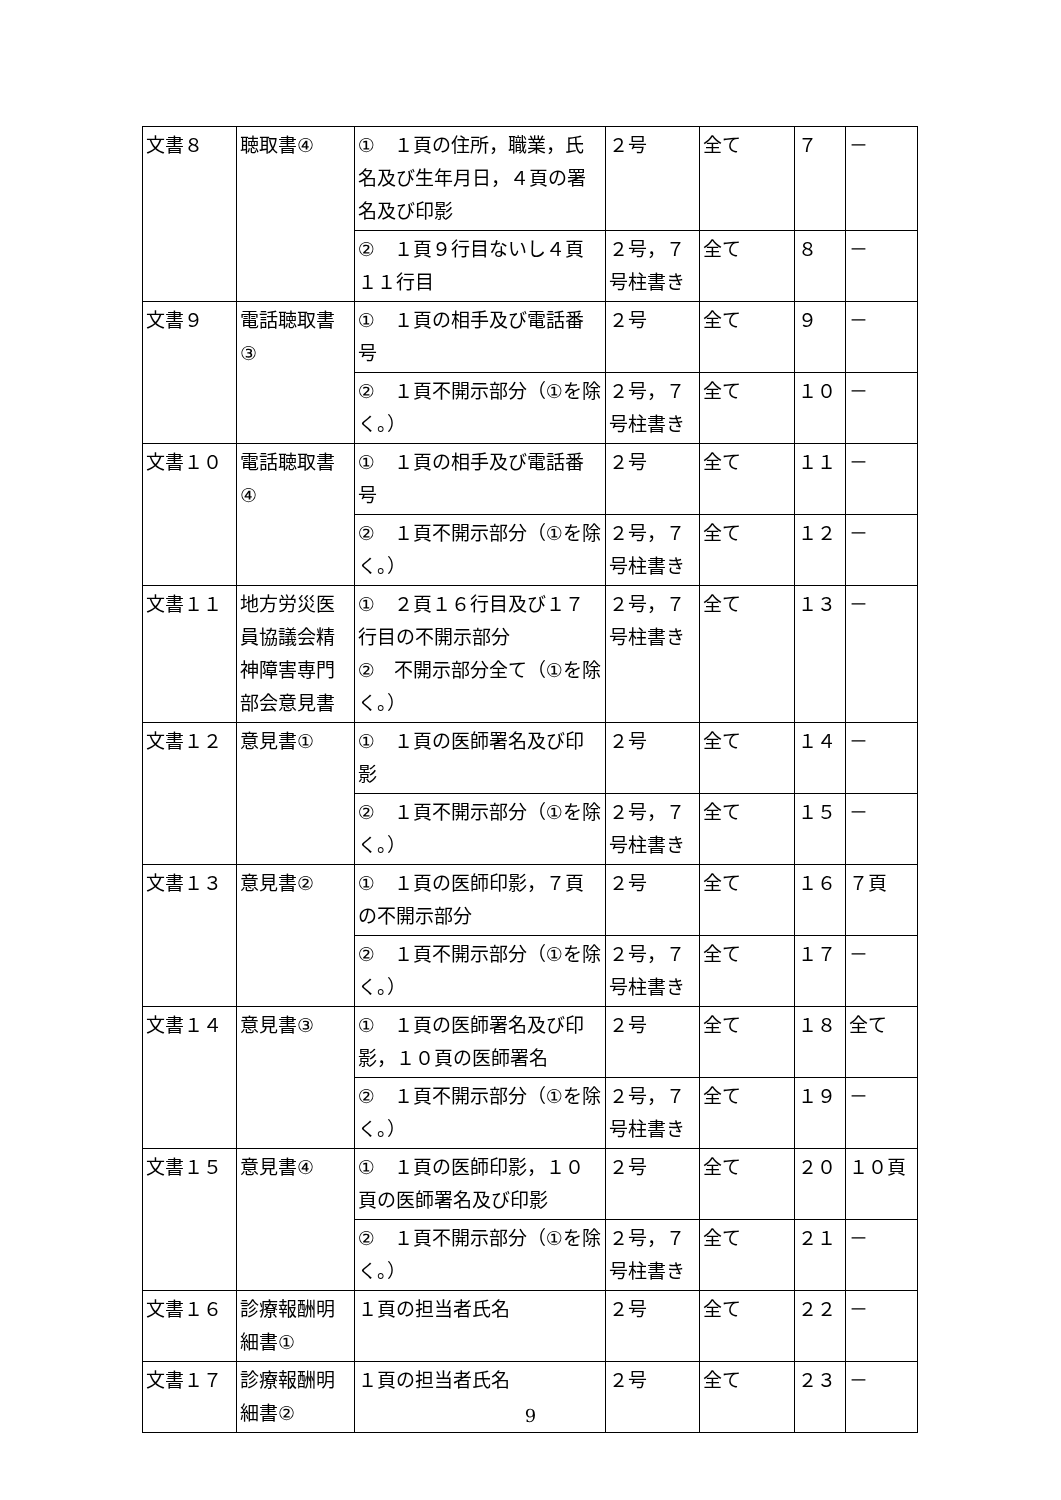| 文書８ | 聴取書④ | ① １頁の住所，職業，氏名及び生年月日，４頁の署名及び印影 | ２号 | 全て | ７ | － |
| | | ② １頁９行目ないし４頁１１行目 | ２号，７号柱書き | 全て | ８ | － |
| 文書９ | 電話聴取書③ | ① １頁の相手及び電話番号 | ２号 | 全て | ９ | － |
| | | ② １頁不開示部分（①を除く。） | ２号，７号柱書き | 全て | １０ | － |
| 文書１０ | 電話聴取書④ | ① １頁の相手及び電話番号 | ２号 | 全て | １１ | － |
| | | ② １頁不開示部分（①を除く。） | ２号，７号柱書き | 全て | １２ | － |
| 文書１１ | 地方労災医員協議会精神障害専門部会意見書 | ① ２頁１６行目及び１７行目の不開示部分 ② 不開示部分全て（①を除く。） | ２号，７号柱書き | 全て | １３ | － |
| 文書１２ | 意見書① | ① １頁の医師署名及び印影 | ２号 | 全て | １４ | － |
| | | ② １頁不開示部分（①を除く。） | ２号，７号柱書き | 全て | １５ | － |
| 文書１３ | 意見書② | ① １頁の医師印影，７頁の不開示部分 | ２号 | 全て | １６ | ７頁 |
| | | ② １頁不開示部分（①を除く。） | ２号，７号柱書き | 全て | １７ | － |
| 文書１４ | 意見書③ | ① １頁の医師署名及び印影，１０頁の医師署名 | ２号 | 全て | １８ | 全て |
| | | ② １頁不開示部分（①を除く。） | ２号，７号柱書き | 全て | １９ | － |
| 文書１５ | 意見書④ | ① １頁の医師印影，１０頁の医師署名及び印影 | ２号 | 全て | ２０ | １０頁 |
| | | ② １頁不開示部分（①を除く。） | ２号，７号柱書き | 全て | ２１ | － |
| 文書１６ | 診療報酬明細書① | １頁の担当者氏名 | ２号 | 全て | ２２ | － |
| 文書１７ | 診療報酬明細書② | １頁の担当者氏名 | ２号 | 全て | ２３ | － |
9